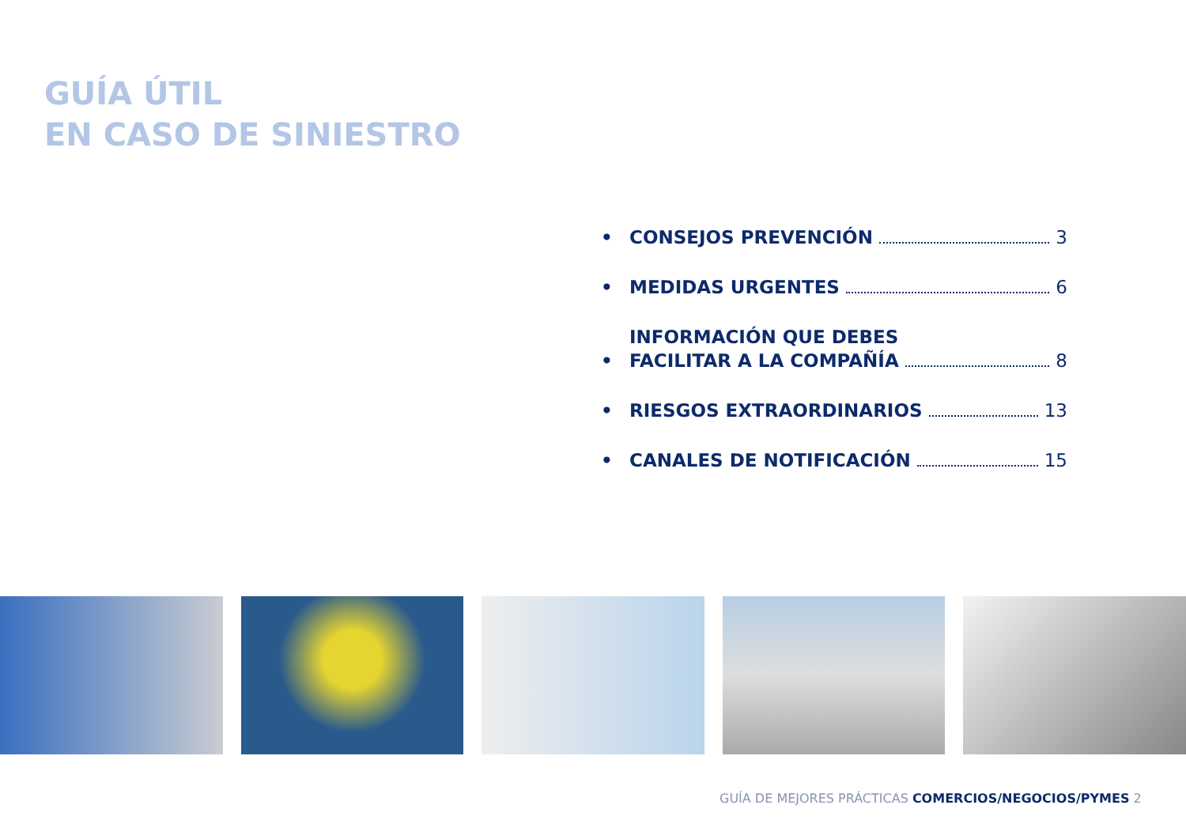GUÍA ÚTIL
EN CASO DE SINIESTRO
• CONSEJOS PREVENCIÓN 3
• MEDIDAS URGENTES 6
• INFORMACIÓN QUE DEBES
FACILITAR A LA COMPAÑÍA 8
• RIESGOS EXTRAORDINARIOS 13
• CANALES DE NOTIFICACIÓN 15
GUÍA DE MEJORES PRÁCTICAS COMERCIOS/NEGOCIOS/PYMES 2